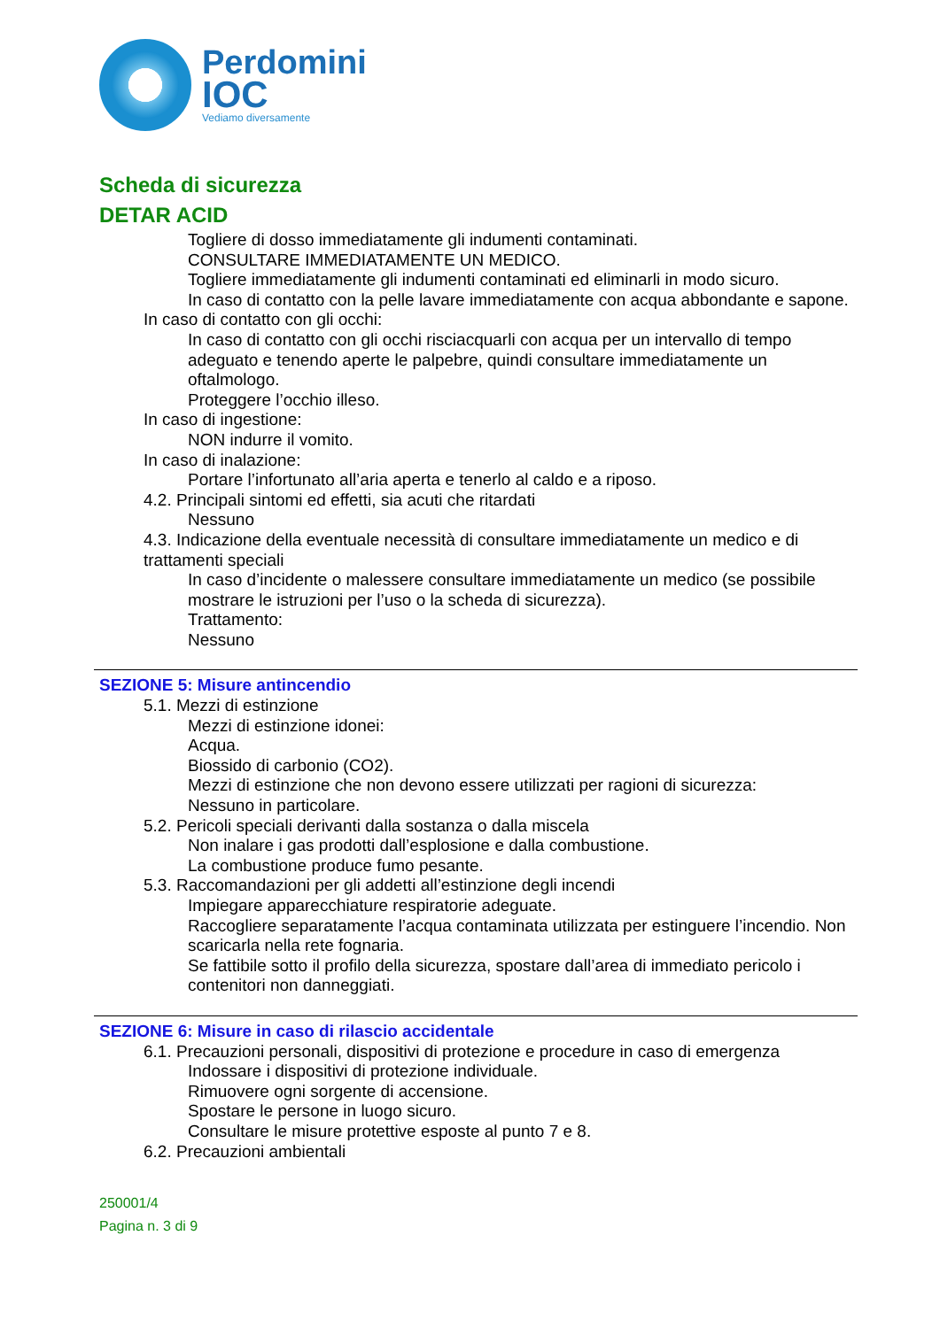Perdomini
IOC
Vediamo diversamente
Scheda di sicurezza
DETAR ACID
Togliere di dosso immediatamente gli indumenti contaminati.
CONSULTARE IMMEDIATAMENTE UN MEDICO.
Togliere immediatamente gli indumenti contaminati ed eliminarli in modo sicuro.
In caso di contatto con la pelle lavare immediatamente con acqua abbondante e sapone.
In caso di contatto con gli occhi:
In caso di contatto con gli occhi risciacquarli con acqua per un intervallo di tempo adeguato e tenendo aperte le palpebre, quindi consultare immediatamente un oftalmologo.
Proteggere l’occhio illeso.
In caso di ingestione:
NON indurre il vomito.
In caso di inalazione:
Portare l’infortunato all’aria aperta e tenerlo al caldo e a riposo.
4.2. Principali sintomi ed effetti, sia acuti che ritardati
Nessuno
4.3. Indicazione della eventuale necessità di consultare immediatamente un medico e di trattamenti speciali
In caso d’incidente o malessere consultare immediatamente un medico (se possibile mostrare le istruzioni per l’uso o la scheda di sicurezza).
Trattamento:
Nessuno
SEZIONE 5: Misure antincendio
5.1. Mezzi di estinzione
Mezzi di estinzione idonei:
Acqua.
Biossido di carbonio (CO2).
Mezzi di estinzione che non devono essere utilizzati per ragioni di sicurezza:
Nessuno in particolare.
5.2. Pericoli speciali derivanti dalla sostanza o dalla miscela
Non inalare i gas prodotti dall’esplosione e dalla combustione.
La combustione produce fumo pesante.
5.3. Raccomandazioni per gli addetti all’estinzione degli incendi
Impiegare apparecchiature respiratorie adeguate.
Raccogliere separatamente l’acqua contaminata utilizzata per estinguere l’incendio. Non scaricarla nella rete fognaria.
Se fattibile sotto il profilo della sicurezza, spostare dall’area di immediato pericolo i contenitori non danneggiati.
SEZIONE 6: Misure in caso di rilascio accidentale
6.1. Precauzioni personali, dispositivi di protezione e procedure in caso di emergenza
Indossare i dispositivi di protezione individuale.
Rimuovere ogni sorgente di accensione.
Spostare le persone in luogo sicuro.
Consultare le misure protettive esposte al punto 7 e 8.
6.2. Precauzioni ambientali
250001/4
Pagina n. 3 di 9